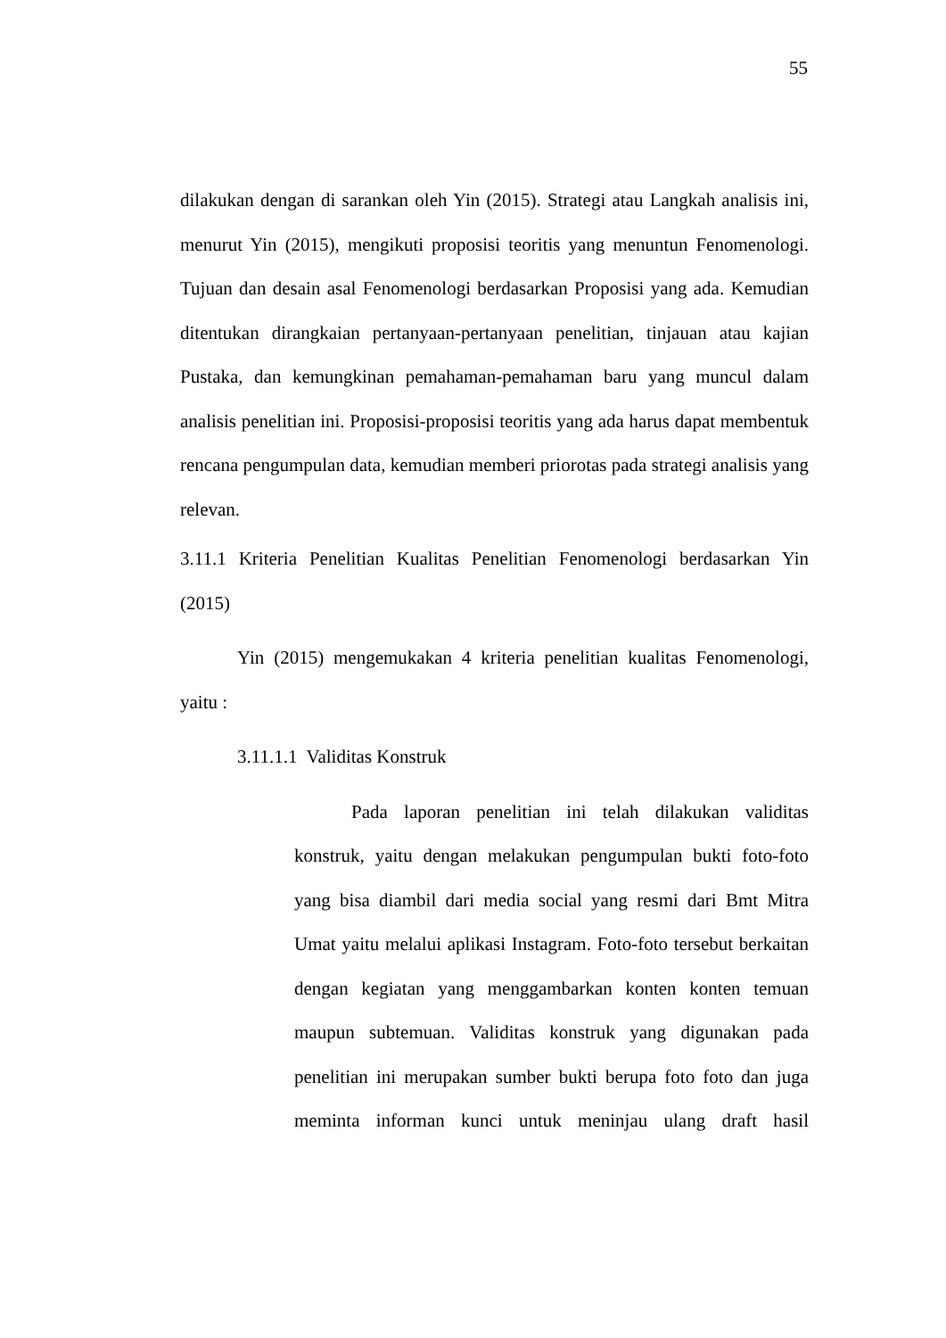55
dilakukan dengan di sarankan oleh Yin (2015). Strategi atau Langkah analisis ini, menurut Yin (2015), mengikuti proposisi teoritis yang menuntun Fenomenologi. Tujuan dan desain asal Fenomenologi berdasarkan Proposisi yang ada. Kemudian ditentukan dirangkaian pertanyaan-pertanyaan penelitian, tinjauan atau kajian Pustaka, dan kemungkinan pemahaman-pemahaman baru yang muncul dalam analisis penelitian ini. Proposisi-proposisi teoritis yang ada harus dapat membentuk rencana pengumpulan data, kemudian memberi priorotas pada strategi analisis yang relevan.
3.11.1 Kriteria Penelitian Kualitas Penelitian Fenomenologi berdasarkan Yin (2015)
Yin (2015) mengemukakan 4 kriteria penelitian kualitas Fenomenologi, yaitu :
3.11.1.1 Validitas Konstruk
Pada laporan penelitian ini telah dilakukan validitas konstruk, yaitu dengan melakukan pengumpulan bukti foto-foto yang bisa diambil dari media social yang resmi dari Bmt Mitra Umat yaitu melalui aplikasi Instagram. Foto-foto tersebut berkaitan dengan kegiatan yang menggambarkan konten konten temuan maupun subtemuan. Validitas konstruk yang digunakan pada penelitian ini merupakan sumber bukti berupa foto foto dan juga meminta informan kunci untuk meninjau ulang draft hasil